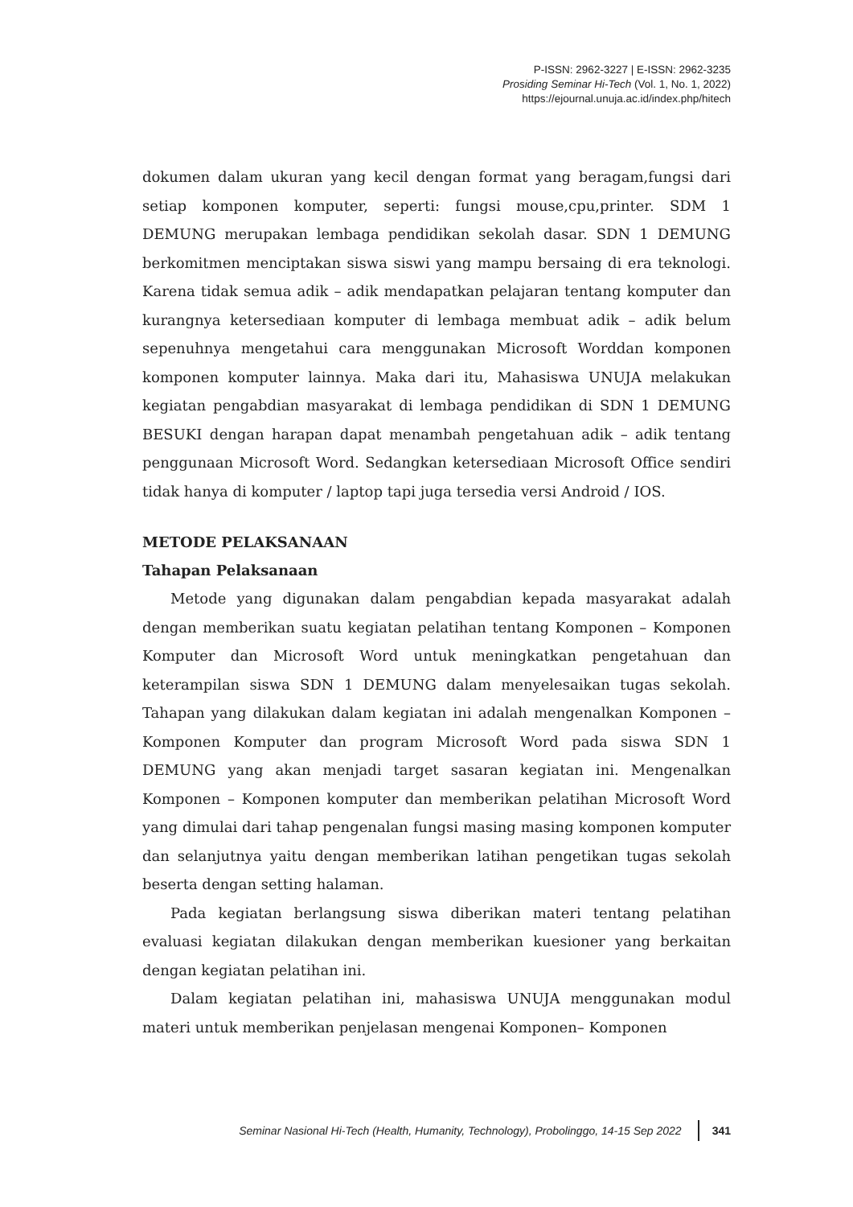P-ISSN: 2962-3227 | E-ISSN: 2962-3235
Prosiding Seminar Hi-Tech (Vol. 1, No. 1, 2022)
https://ejournal.unuja.ac.id/index.php/hitech
dokumen dalam ukuran yang kecil dengan format yang beragam,fungsi dari setiap komponen komputer, seperti: fungsi mouse,cpu,printer. SDM 1 DEMUNG merupakan lembaga pendidikan sekolah dasar. SDN 1 DEMUNG berkomitmen menciptakan siswa siswi yang mampu bersaing di era teknologi. Karena tidak semua adik – adik mendapatkan pelajaran tentang komputer dan kurangnya ketersediaan komputer di lembaga membuat adik – adik belum sepenuhnya mengetahui cara menggunakan Microsoft Worddan komponen komponen komputer lainnya. Maka dari itu, Mahasiswa UNUJA melakukan kegiatan pengabdian masyarakat di lembaga pendidikan di SDN 1 DEMUNG BESUKI dengan harapan dapat menambah pengetahuan adik – adik tentang penggunaan Microsoft Word. Sedangkan ketersediaan Microsoft Office sendiri tidak hanya di komputer / laptop tapi juga tersedia versi Android / IOS.
METODE PELAKSANAAN
Tahapan Pelaksanaan
Metode yang digunakan dalam pengabdian kepada masyarakat adalah dengan memberikan suatu kegiatan pelatihan tentang Komponen – Komponen Komputer dan Microsoft Word untuk meningkatkan pengetahuan dan keterampilan siswa SDN 1 DEMUNG dalam menyelesaikan tugas sekolah. Tahapan yang dilakukan dalam kegiatan ini adalah mengenalkan Komponen – Komponen Komputer dan program Microsoft Word pada siswa SDN 1 DEMUNG yang akan menjadi target sasaran kegiatan ini. Mengenalkan Komponen – Komponen komputer dan memberikan pelatihan Microsoft Word yang dimulai dari tahap pengenalan fungsi masing masing komponen komputer dan selanjutnya yaitu dengan memberikan latihan pengetikan tugas sekolah beserta dengan setting halaman.
Pada kegiatan berlangsung siswa diberikan materi tentang pelatihan evaluasi kegiatan dilakukan dengan memberikan kuesioner yang berkaitan dengan kegiatan pelatihan ini.
Dalam kegiatan pelatihan ini, mahasiswa UNUJA menggunakan modul materi untuk memberikan penjelasan mengenai Komponen– Komponen
Seminar Nasional Hi-Tech (Health, Humanity, Technology), Probolinggo, 14-15 Sep 2022 341